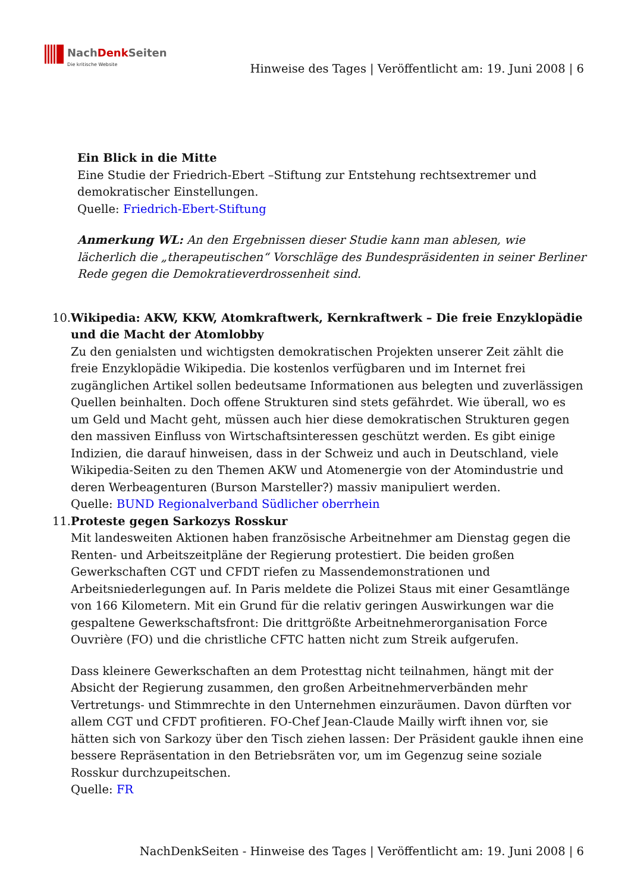NachDenk Seiten
Die kritische Website
Hinweise des Tages | Veröffentlicht am: 19. Juni 2008 | 6
Ein Blick in die Mitte
Eine Studie der Friedrich-Ebert –Stiftung zur Entstehung rechtsextremer und demokratischer Einstellungen.
Quelle: Friedrich-Ebert-Stiftung
Anmerkung WL: An den Ergebnissen dieser Studie kann man ablesen, wie lächerlich die „therapeutischen“ Vorschläge des Bundespräsidenten in seiner Berliner Rede gegen die Demokratieverdrossenheit sind.
10. Wikipedia: AKW, KKW, Atomkraftwerk, Kernkraftwerk – Die freie Enzyklopädie und die Macht der Atomlobby
Zu den genialsten und wichtigsten demokratischen Projekten unserer Zeit zählt die freie Enzyklopädie Wikipedia. Die kostenlos verfügbaren und im Internet frei zugänglichen Artikel sollen bedeutsame Informationen aus belegten und zuverlässigen Quellen beinhalten. Doch offene Strukturen sind stets gefährdet. Wie überall, wo es um Geld und Macht geht, müssen auch hier diese demokratischen Strukturen gegen den massiven Einfluss von Wirtschaftsinteressen geschützt werden. Es gibt einige Indizien, die darauf hinweisen, dass in der Schweiz und auch in Deutschland, viele Wikipedia-Seiten zu den Themen AKW und Atomenergie von der Atomindustrie und deren Werbeagenturen (Burson Marsteller?) massiv manipuliert werden.
Quelle: BUND Regionalverband Südlicher oberrhein
11. Proteste gegen Sarkozys Rosskur
Mit landesweiten Aktionen haben französische Arbeitnehmer am Dienstag gegen die Renten- und Arbeitszeitpläne der Regierung protestiert. Die beiden großen Gewerkschaften CGT und CFDT riefen zu Massendemonstrationen und Arbeitsniederlegungen auf. In Paris meldete die Polizei Staus mit einer Gesamtlänge von 166 Kilometern. Mit ein Grund für die relativ geringen Auswirkungen war die gespaltene Gewerkschaftsfront: Die drittgrößte Arbeitnehmerorganisation Force Ouvrière (FO) und die christliche CFTC hatten nicht zum Streik aufgerufen.
Dass kleinere Gewerkschaften an dem Protesttag nicht teilnahmen, hängt mit der Absicht der Regierung zusammen, den großen Arbeitnehmerverbänden mehr Vertretungs- und Stimmrechte in den Unternehmen einzuräumen. Davon dürften vor allem CGT und CFDT profitieren. FO-Chef Jean-Claude Mailly wirft ihnen vor, sie hätten sich von Sarkozy über den Tisch ziehen lassen: Der Präsident gaukle ihnen eine bessere Repräsentation in den Betriebsräten vor, um im Gegenzug seine soziale Rosskur durchzupeitschen.
Quelle: FR
NachDenkSeiten - Hinweise des Tages | Veröffentlicht am: 19. Juni 2008 | 6